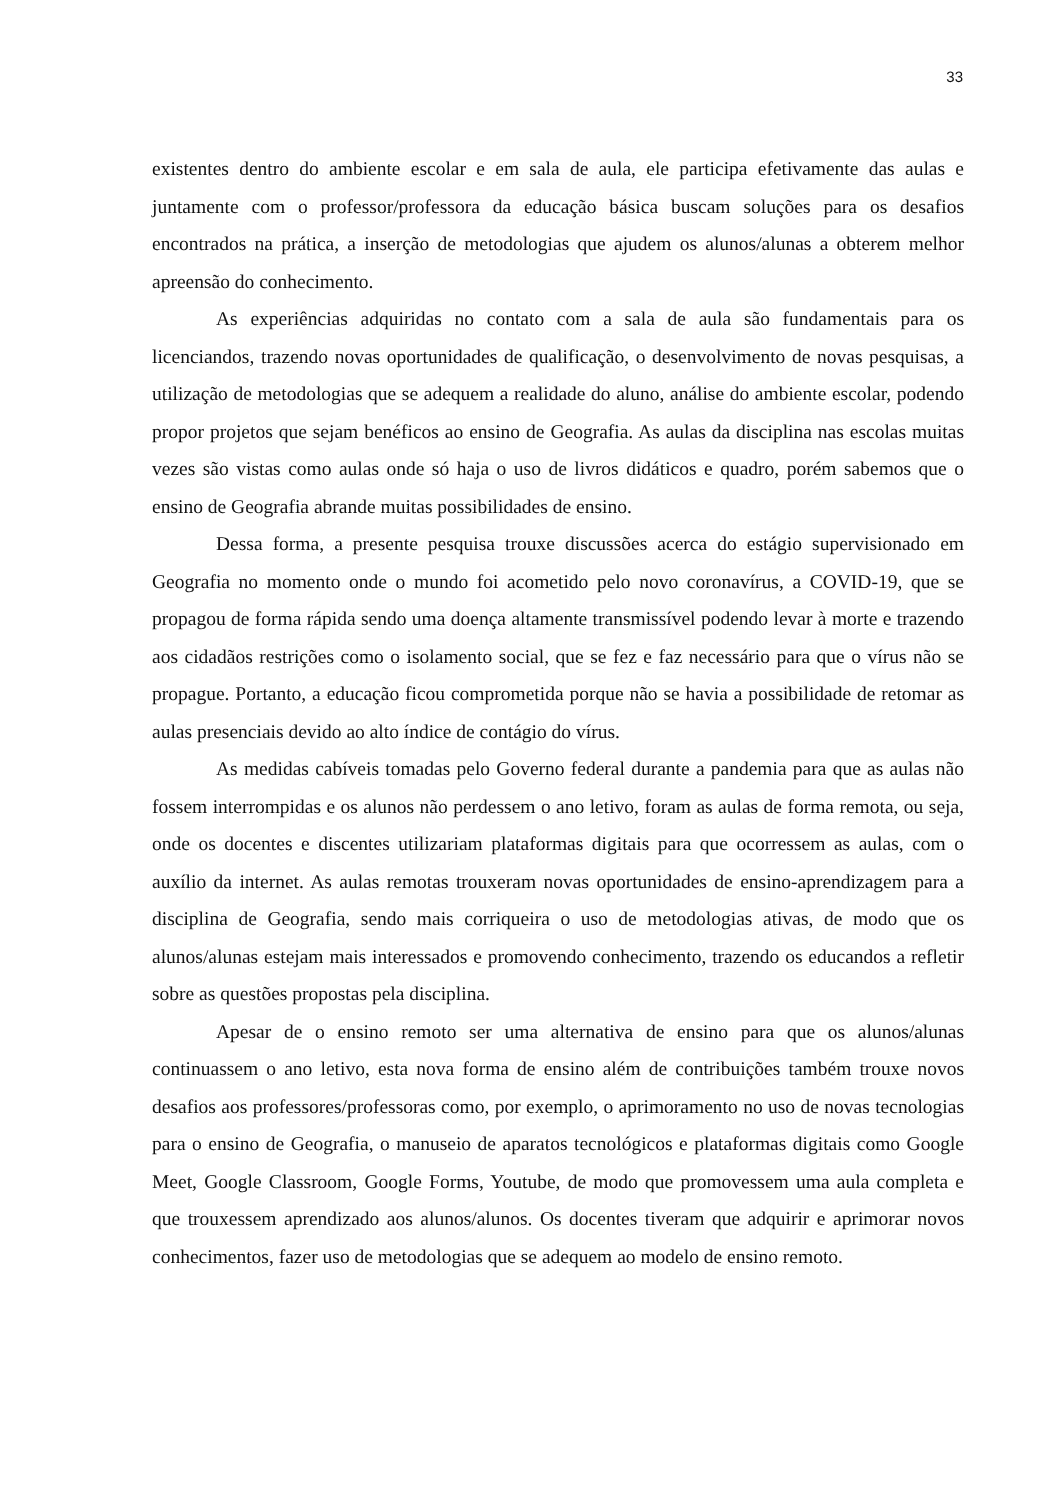33
existentes dentro do ambiente escolar e em sala de aula, ele participa efetivamente das aulas e juntamente com o professor/professora da educação básica buscam soluções para os desafios encontrados na prática, a inserção de metodologias que ajudem os alunos/alunas a obterem melhor apreensão do conhecimento.
As experiências adquiridas no contato com a sala de aula são fundamentais para os licenciandos, trazendo novas oportunidades de qualificação, o desenvolvimento de novas pesquisas, a utilização de metodologias que se adequem a realidade do aluno, análise do ambiente escolar, podendo propor projetos que sejam benéficos ao ensino de Geografia. As aulas da disciplina nas escolas muitas vezes são vistas como aulas onde só haja o uso de livros didáticos e quadro, porém sabemos que o ensino de Geografia abrande muitas possibilidades de ensino.
Dessa forma, a presente pesquisa trouxe discussões acerca do estágio supervisionado em Geografia no momento onde o mundo foi acometido pelo novo coronavírus, a COVID-19, que se propagou de forma rápida sendo uma doença altamente transmissível podendo levar à morte e trazendo aos cidadãos restrições como o isolamento social, que se fez e faz necessário para que o vírus não se propague. Portanto, a educação ficou comprometida porque não se havia a possibilidade de retomar as aulas presenciais devido ao alto índice de contágio do vírus.
As medidas cabíveis tomadas pelo Governo federal durante a pandemia para que as aulas não fossem interrompidas e os alunos não perdessem o ano letivo, foram as aulas de forma remota, ou seja, onde os docentes e discentes utilizariam plataformas digitais para que ocorressem as aulas, com o auxílio da internet. As aulas remotas trouxeram novas oportunidades de ensino-aprendizagem para a disciplina de Geografia, sendo mais corriqueira o uso de metodologias ativas, de modo que os alunos/alunas estejam mais interessados e promovendo conhecimento, trazendo os educandos a refletir sobre as questões propostas pela disciplina.
Apesar de o ensino remoto ser uma alternativa de ensino para que os alunos/alunas continuassem o ano letivo, esta nova forma de ensino além de contribuições também trouxe novos desafios aos professores/professoras como, por exemplo, o aprimoramento no uso de novas tecnologias para o ensino de Geografia, o manuseio de aparatos tecnológicos e plataformas digitais como Google Meet, Google Classroom, Google Forms, Youtube, de modo que promovessem uma aula completa e que trouxessem aprendizado aos alunos/alunos. Os docentes tiveram que adquirir e aprimorar novos conhecimentos, fazer uso de metodologias que se adequem ao modelo de ensino remoto.